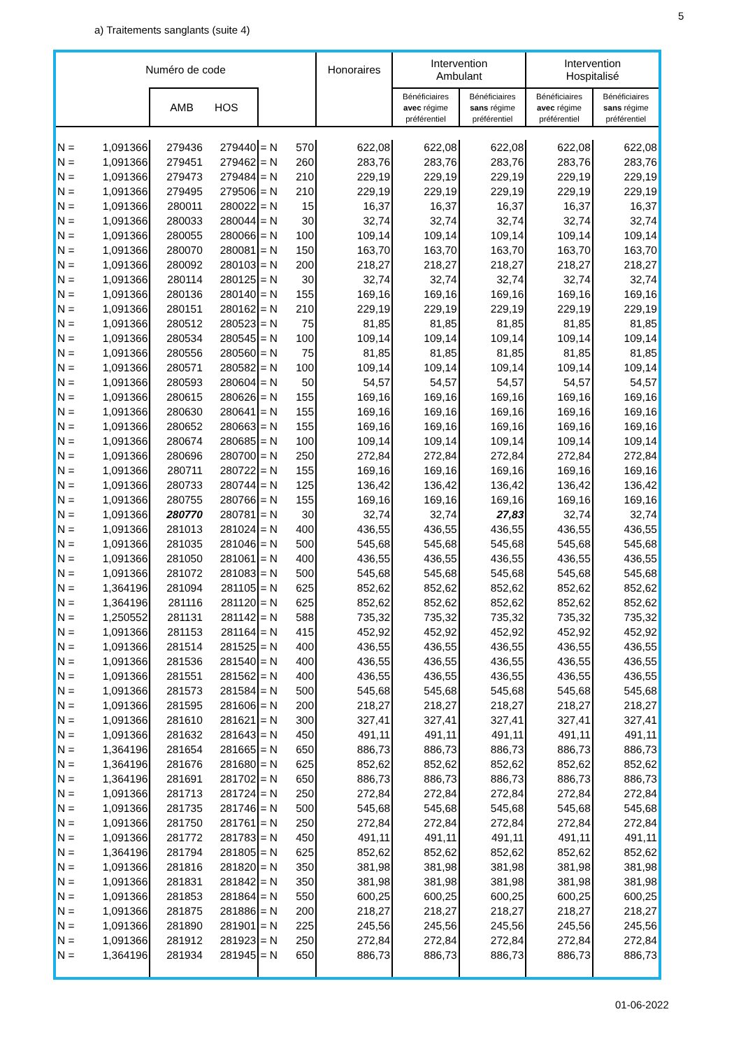5
a) Traitements sanglants (suite 4)
| Numéro de code | | | | | | Honoraires | Intervention Ambulant | | Intervention Hospitalisé | |
| --- | --- | --- | --- | --- | --- | --- | --- | --- | --- | --- |
| | | AMB HOS | | | | | Bénéficiaires avec régime préférentiel | Bénéficiaires sans régime préférentiel | Bénéficiaires avec régime préférentiel | Bénéficiaires sans régime préférentiel |
| N = | 1,091366 | 279436 | 279440 | = N | 570 | 622,08 | 622,08 | 622,08 | 622,08 | 622,08 |
| N = | 1,091366 | 279451 | 279462 | = N | 260 | 283,76 | 283,76 | 283,76 | 283,76 | 283,76 |
| N = | 1,091366 | 279473 | 279484 | = N | 210 | 229,19 | 229,19 | 229,19 | 229,19 | 229,19 |
| N = | 1,091366 | 279495 | 279506 | = N | 210 | 229,19 | 229,19 | 229,19 | 229,19 | 229,19 |
| N = | 1,091366 | 280011 | 280022 | = N | 15 | 16,37 | 16,37 | 16,37 | 16,37 | 16,37 |
| N = | 1,091366 | 280033 | 280044 | = N | 30 | 32,74 | 32,74 | 32,74 | 32,74 | 32,74 |
| N = | 1,091366 | 280055 | 280066 | = N | 100 | 109,14 | 109,14 | 109,14 | 109,14 | 109,14 |
| N = | 1,091366 | 280070 | 280081 | = N | 150 | 163,70 | 163,70 | 163,70 | 163,70 | 163,70 |
| N = | 1,091366 | 280092 | 280103 | = N | 200 | 218,27 | 218,27 | 218,27 | 218,27 | 218,27 |
| N = | 1,091366 | 280114 | 280125 | = N | 30 | 32,74 | 32,74 | 32,74 | 32,74 | 32,74 |
| N = | 1,091366 | 280136 | 280140 | = N | 155 | 169,16 | 169,16 | 169,16 | 169,16 | 169,16 |
| N = | 1,091366 | 280151 | 280162 | = N | 210 | 229,19 | 229,19 | 229,19 | 229,19 | 229,19 |
| N = | 1,091366 | 280512 | 280523 | = N | 75 | 81,85 | 81,85 | 81,85 | 81,85 | 81,85 |
| N = | 1,091366 | 280534 | 280545 | = N | 100 | 109,14 | 109,14 | 109,14 | 109,14 | 109,14 |
| N = | 1,091366 | 280556 | 280560 | = N | 75 | 81,85 | 81,85 | 81,85 | 81,85 | 81,85 |
| N = | 1,091366 | 280571 | 280582 | = N | 100 | 109,14 | 109,14 | 109,14 | 109,14 | 109,14 |
| N = | 1,091366 | 280593 | 280604 | = N | 50 | 54,57 | 54,57 | 54,57 | 54,57 | 54,57 |
| N = | 1,091366 | 280615 | 280626 | = N | 155 | 169,16 | 169,16 | 169,16 | 169,16 | 169,16 |
| N = | 1,091366 | 280630 | 280641 | = N | 155 | 169,16 | 169,16 | 169,16 | 169,16 | 169,16 |
| N = | 1,091366 | 280652 | 280663 | = N | 155 | 169,16 | 169,16 | 169,16 | 169,16 | 169,16 |
| N = | 1,091366 | 280674 | 280685 | = N | 100 | 109,14 | 109,14 | 109,14 | 109,14 | 109,14 |
| N = | 1,091366 | 280696 | 280700 | = N | 250 | 272,84 | 272,84 | 272,84 | 272,84 | 272,84 |
| N = | 1,091366 | 280711 | 280722 | = N | 155 | 169,16 | 169,16 | 169,16 | 169,16 | 169,16 |
| N = | 1,091366 | 280733 | 280744 | = N | 125 | 136,42 | 136,42 | 136,42 | 136,42 | 136,42 |
| N = | 1,091366 | 280755 | 280766 | = N | 155 | 169,16 | 169,16 | 169,16 | 169,16 | 169,16 |
| N = | 1,091366 | 280770 | 280781 | = N | 30 | 32,74 | 32,74 | 27,83 | 32,74 | 32,74 |
| N = | 1,091366 | 281013 | 281024 | = N | 400 | 436,55 | 436,55 | 436,55 | 436,55 | 436,55 |
| N = | 1,091366 | 281035 | 281046 | = N | 500 | 545,68 | 545,68 | 545,68 | 545,68 | 545,68 |
| N = | 1,091366 | 281050 | 281061 | = N | 400 | 436,55 | 436,55 | 436,55 | 436,55 | 436,55 |
| N = | 1,091366 | 281072 | 281083 | = N | 500 | 545,68 | 545,68 | 545,68 | 545,68 | 545,68 |
| N = | 1,364196 | 281094 | 281105 | = N | 625 | 852,62 | 852,62 | 852,62 | 852,62 | 852,62 |
| N = | 1,364196 | 281116 | 281120 | = N | 625 | 852,62 | 852,62 | 852,62 | 852,62 | 852,62 |
| N = | 1,250552 | 281131 | 281142 | = N | 588 | 735,32 | 735,32 | 735,32 | 735,32 | 735,32 |
| N = | 1,091366 | 281153 | 281164 | = N | 415 | 452,92 | 452,92 | 452,92 | 452,92 | 452,92 |
| N = | 1,091366 | 281514 | 281525 | = N | 400 | 436,55 | 436,55 | 436,55 | 436,55 | 436,55 |
| N = | 1,091366 | 281536 | 281540 | = N | 400 | 436,55 | 436,55 | 436,55 | 436,55 | 436,55 |
| N = | 1,091366 | 281551 | 281562 | = N | 400 | 436,55 | 436,55 | 436,55 | 436,55 | 436,55 |
| N = | 1,091366 | 281573 | 281584 | = N | 500 | 545,68 | 545,68 | 545,68 | 545,68 | 545,68 |
| N = | 1,091366 | 281595 | 281606 | = N | 200 | 218,27 | 218,27 | 218,27 | 218,27 | 218,27 |
| N = | 1,091366 | 281610 | 281621 | = N | 300 | 327,41 | 327,41 | 327,41 | 327,41 | 327,41 |
| N = | 1,091366 | 281632 | 281643 | = N | 450 | 491,11 | 491,11 | 491,11 | 491,11 | 491,11 |
| N = | 1,364196 | 281654 | 281665 | = N | 650 | 886,73 | 886,73 | 886,73 | 886,73 | 886,73 |
| N = | 1,364196 | 281676 | 281680 | = N | 625 | 852,62 | 852,62 | 852,62 | 852,62 | 852,62 |
| N = | 1,364196 | 281691 | 281702 | = N | 650 | 886,73 | 886,73 | 886,73 | 886,73 | 886,73 |
| N = | 1,091366 | 281713 | 281724 | = N | 250 | 272,84 | 272,84 | 272,84 | 272,84 | 272,84 |
| N = | 1,091366 | 281735 | 281746 | = N | 500 | 545,68 | 545,68 | 545,68 | 545,68 | 545,68 |
| N = | 1,091366 | 281750 | 281761 | = N | 250 | 272,84 | 272,84 | 272,84 | 272,84 | 272,84 |
| N = | 1,091366 | 281772 | 281783 | = N | 450 | 491,11 | 491,11 | 491,11 | 491,11 | 491,11 |
| N = | 1,364196 | 281794 | 281805 | = N | 625 | 852,62 | 852,62 | 852,62 | 852,62 | 852,62 |
| N = | 1,091366 | 281816 | 281820 | = N | 350 | 381,98 | 381,98 | 381,98 | 381,98 | 381,98 |
| N = | 1,091366 | 281831 | 281842 | = N | 350 | 381,98 | 381,98 | 381,98 | 381,98 | 381,98 |
| N = | 1,091366 | 281853 | 281864 | = N | 550 | 600,25 | 600,25 | 600,25 | 600,25 | 600,25 |
| N = | 1,091366 | 281875 | 281886 | = N | 200 | 218,27 | 218,27 | 218,27 | 218,27 | 218,27 |
| N = | 1,091366 | 281890 | 281901 | = N | 225 | 245,56 | 245,56 | 245,56 | 245,56 | 245,56 |
| N = | 1,091366 | 281912 | 281923 | = N | 250 | 272,84 | 272,84 | 272,84 | 272,84 | 272,84 |
| N = | 1,364196 | 281934 | 281945 | = N | 650 | 886,73 | 886,73 | 886,73 | 886,73 | 886,73 |
01-06-2022